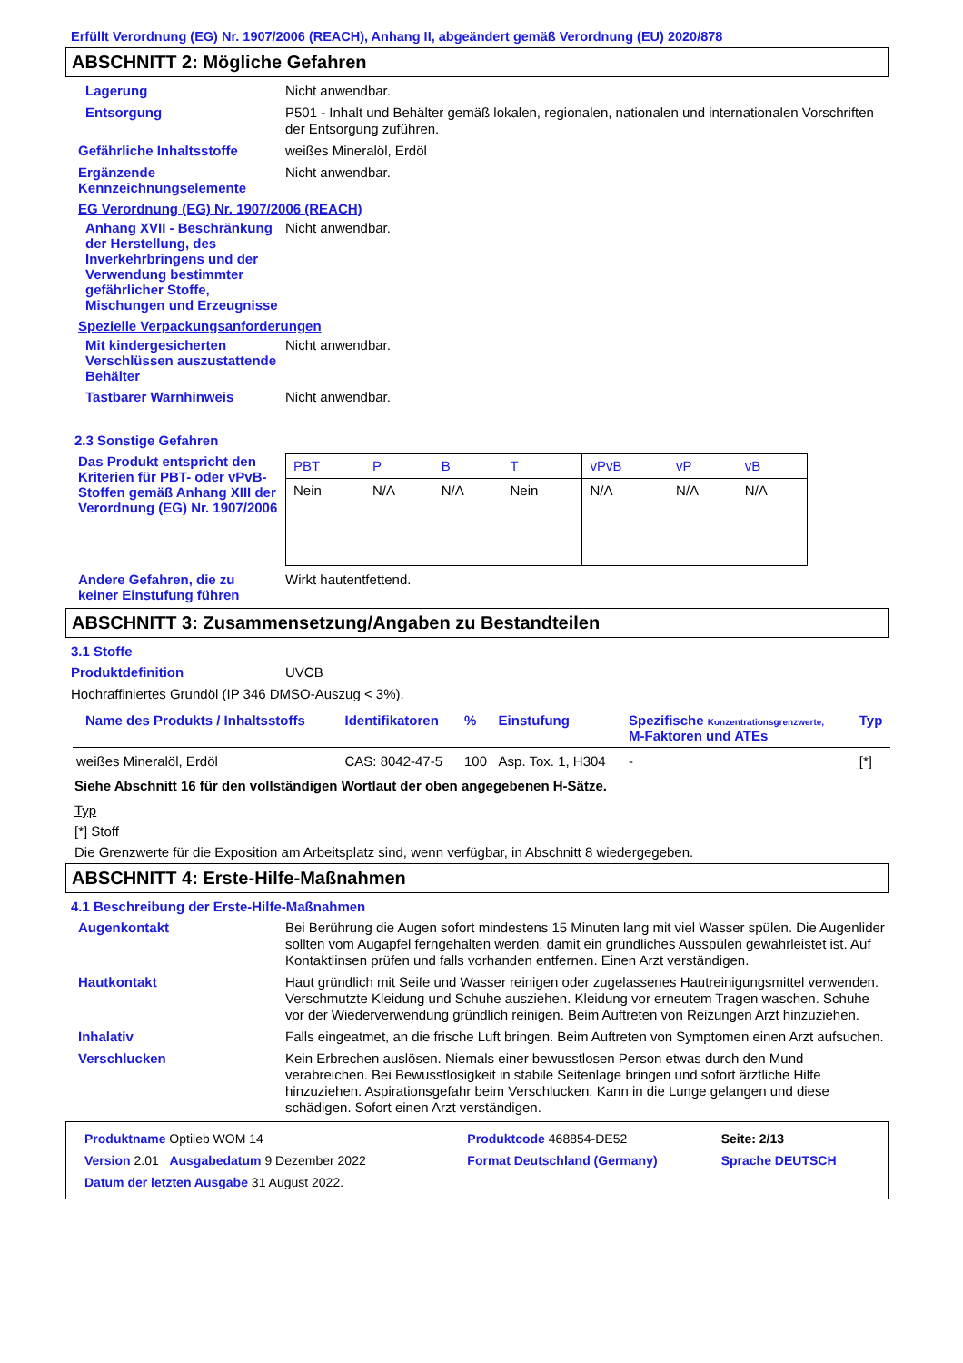Erfüllt Verordnung (EG) Nr. 1907/2006 (REACH), Anhang II, abgeändert gemäß Verordnung (EU) 2020/878
ABSCHNITT 2: Mögliche Gefahren
Lagerung
Nicht anwendbar.
Entsorgung
P501 - Inhalt und Behälter gemäß lokalen, regionalen, nationalen und internationalen Vorschriften der Entsorgung zuführen.
Gefährliche Inhaltsstoffe
weißes Mineralöl, Erdöl
Ergänzende Kennzeichnungselemente
Nicht anwendbar.
EG Verordnung (EG) Nr. 1907/2006 (REACH)
Anhang XVII - Beschränkung der Herstellung, des Inverkehrbringens und der Verwendung bestimmter gefährlicher Stoffe, Mischungen und Erzeugnisse
Nicht anwendbar.
Spezielle Verpackungsanforderungen
Mit kindergesicherten Verschlüssen auszustattende Behälter
Nicht anwendbar.
Tastbarer Warnhinweis
Nicht anwendbar.
2.3 Sonstige Gefahren
Das Produkt entspricht den Kriterien für PBT- oder vPvB-Stoffen gemäß Anhang XIII der Verordnung (EG) Nr. 1907/2006
| PBT | P | B | T | vPvB | vP | vB |
| Nein | N/A | N/A | Nein | N/A | N/A | N/A |
Andere Gefahren, die zu keiner Einstufung führen
Wirkt hautentfettend.
ABSCHNITT 3: Zusammensetzung/Angaben zu Bestandteilen
3.1 Stoffe
Produktdefinition
UVCB
Hochraffiniertes Grundöl (IP 346 DMSO-Auszug < 3%).
| Name des Produkts / Inhaltsstoffs | Identifikatoren | % | Einstufung | Spezifische Konzentrationsgrenzwerte, M-Faktoren und ATEs | Typ |
| --- | --- | --- | --- | --- | --- |
| weißes Mineralöl, Erdöl | CAS: 8042-47-5 | 100 | Asp. Tox. 1, H304 | - | [*] |
Siehe Abschnitt 16 für den vollständigen Wortlaut der oben angegebenen H-Sätze.
Typ
[*] Stoff
Die Grenzwerte für die Exposition am Arbeitsplatz sind, wenn verfügbar, in Abschnitt 8 wiedergegeben.
ABSCHNITT 4: Erste-Hilfe-Maßnahmen
4.1 Beschreibung der Erste-Hilfe-Maßnahmen
Augenkontakt
Bei Berührung die Augen sofort mindestens 15 Minuten lang mit viel Wasser spülen. Die Augenlider sollten vom Augapfel ferngehalten werden, damit ein gründliches Ausspülen gewährleistet ist. Auf Kontaktlinsen prüfen und falls vorhanden entfernen. Einen Arzt verständigen.
Hautkontakt
Haut gründlich mit Seife und Wasser reinigen oder zugelassenes Hautreinigungsmittel verwenden. Verschmutzte Kleidung und Schuhe ausziehen. Kleidung vor erneutem Tragen waschen. Schuhe vor der Wiederverwendung gründlich reinigen. Beim Auftreten von Reizungen Arzt hinzuziehen.
Inhalativ
Falls eingeatmet, an die frische Luft bringen. Beim Auftreten von Symptomen einen Arzt aufsuchen.
Verschlucken
Kein Erbrechen auslösen. Niemals einer bewusstlosen Person etwas durch den Mund verabreichen. Bei Bewusstlosigkeit in stabile Seitenlage bringen und sofort ärztliche Hilfe hinzuziehen. Aspirationsgefahr beim Verschlucken. Kann in die Lunge gelangen und diese schädigen. Sofort einen Arzt verständigen.
| Produktname Optileb WOM 14 | | Produktcode 468854-DE52 | Seite: 2/13 |
| Version 2.01 Ausgabedatum 9 Dezember 2022 | | Format Deutschland (Germany) | Sprache DEUTSCH |
| Datum der letzten Ausgabe 31 August 2022. | | | |